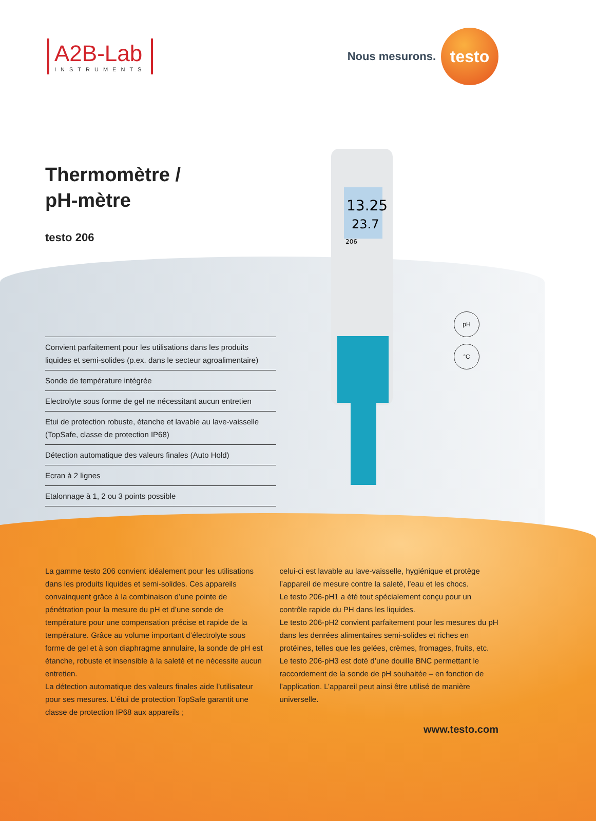A2B-Lab
INSTRUMENTS
Nous mesurons.
testo
Thermomètre /
pH-mètre
testo 206
Convient parfaitement pour les utilisations dans les produits liquides et semi-solides (p.ex. dans le secteur agroalimentaire)
Sonde de température intégrée
Electrolyte sous forme de gel ne nécessitant aucun entretien
Etui de protection robuste, étanche et lavable au lave-vaisselle (TopSafe, classe de protection IP68)
Détection automatique des valeurs finales (Auto Hold)
Ecran à 2 lignes
Etalonnage à 1, 2 ou 3 points possible
13.25
23.7
206
pH
°C
La gamme testo 206 convient idéalement pour les utilisations dans les produits liquides et semi-solides. Ces appareils convainquent grâce à la combinaison d’une pointe de pénétration pour la mesure du pH et d’une sonde de température pour une compensation précise et rapide de la température. Grâce au volume important d’électrolyte sous forme de gel et à son diaphragme annulaire, la sonde de pH est étanche, robuste et insensible à la saleté et ne nécessite aucun entretien.
La détection automatique des valeurs finales aide l’utilisateur pour ses mesures. L’étui de protection TopSafe garantit une classe de protection IP68 aux appareils ;
celui-ci est lavable au lave-vaisselle, hygiénique et protège l’appareil de mesure contre la saleté, l’eau et les chocs.
Le testo 206-pH1 a été tout spécialement conçu pour un contrôle rapide du PH dans les liquides.
Le testo 206-pH2 convient parfaitement pour les mesures du pH dans les denrées alimentaires semi-solides et riches en protéines, telles que les gelées, crèmes, fromages, fruits, etc.
Le testo 206-pH3 est doté d’une douille BNC permettant le raccordement de la sonde de pH souhaitée – en fonction de l’application. L’appareil peut ainsi être utilisé de manière universelle.
www.testo.com